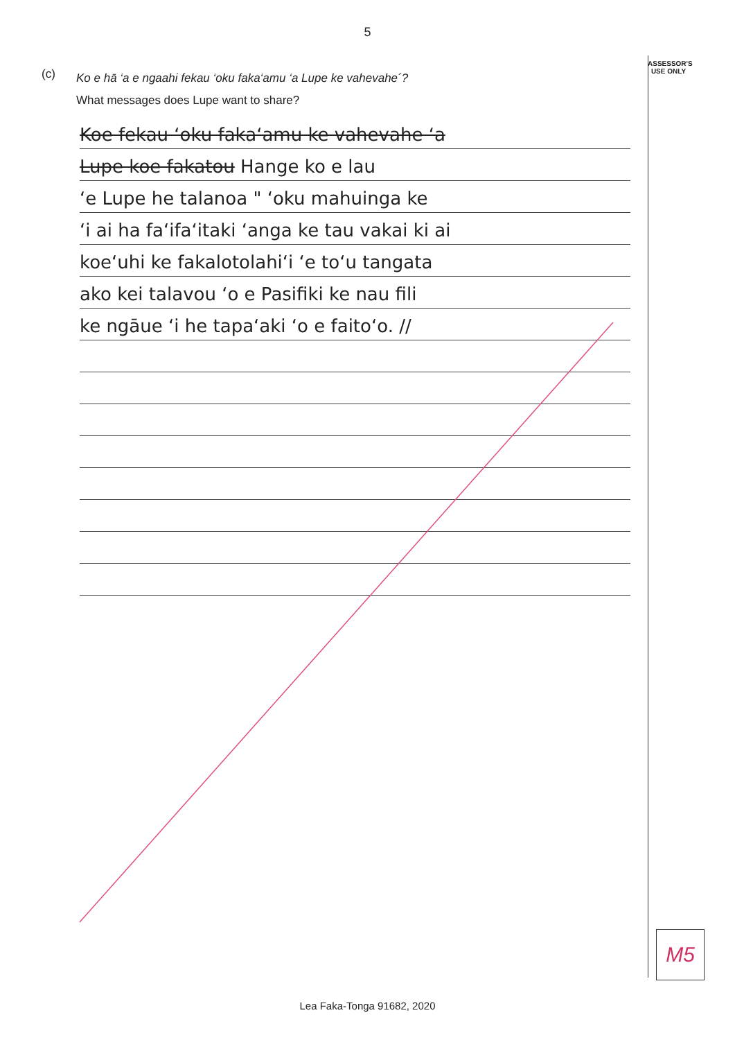5
ASSESSOR'S USE ONLY
(c)
Ko e hā ‘a e ngaahi fekau ‘oku faka‘amu ‘a Lupe ke vahevahe´?
What messages does Lupe want to share?
Koe fekau ʻoku fakaʻamu ke vahevahe ʻa
Lupe koe fakatou Hange ko e lau
ʻe Lupe he talanoa " ʻoku mahuinga ke
ʻi ai ha faʻifaʻitaki ʻanga ke tau vakai ki ai
koeʻuhi ke fakalotolahiʻi ʻe toʻu tangata
ako kei talavou ʻo e Pasifiki ke nau fili
ke ngāue ʻi he tapaʻaki ʻo e faitoʻo. //
M5
Lea Faka-Tonga 91682, 2020